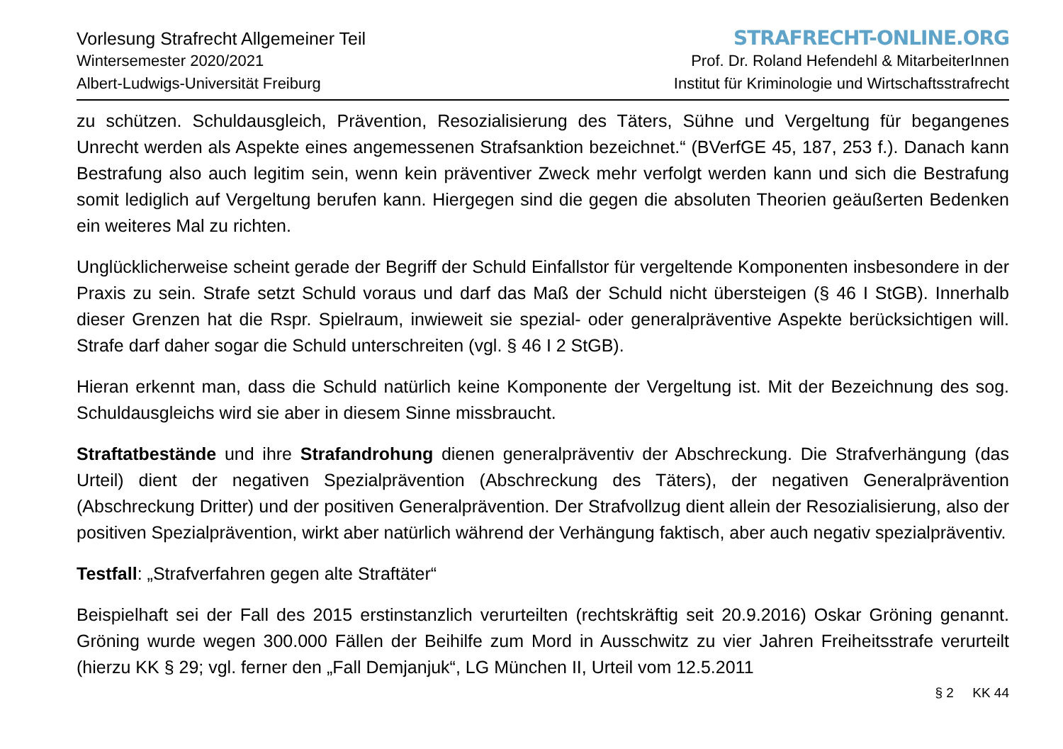Vorlesung Strafrecht Allgemeiner Teil
Wintersemester 2020/2021
Albert-Ludwigs-Universität Freiburg
STRAFRECHT-ONLINE.ORG
Prof. Dr. Roland Hefendehl & MitarbeiterInnen
Institut für Kriminologie und Wirtschaftsstrafrecht
zu schützen. Schuldausgleich, Prävention, Resozialisierung des Täters, Sühne und Vergeltung für begangenes Unrecht werden als Aspekte eines angemessenen Strafsanktion bezeichnet.“ (BVerfGE 45, 187, 253 f.). Danach kann Bestrafung also auch legitim sein, wenn kein präventiver Zweck mehr verfolgt werden kann und sich die Bestrafung somit lediglich auf Vergeltung berufen kann. Hiergegen sind die gegen die absoluten Theorien geäußerten Bedenken ein weiteres Mal zu richten.
Unglücklicherweise scheint gerade der Begriff der Schuld Einfallstor für vergeltende Komponenten insbesondere in der Praxis zu sein. Strafe setzt Schuld voraus und darf das Maß der Schuld nicht übersteigen (§ 46 I StGB). Innerhalb dieser Grenzen hat die Rspr. Spielraum, inwieweit sie spezial- oder generalpräventive Aspekte berücksichtigen will. Strafe darf daher sogar die Schuld unterschreiten (vgl. § 46 I 2 StGB).
Hieran erkennt man, dass die Schuld natürlich keine Komponente der Vergeltung ist. Mit der Bezeichnung des sog. Schuldausgleichs wird sie aber in diesem Sinne missbraucht.
Straftatbestände und ihre Strafandrohung dienen generalpräventiv der Abschreckung. Die Strafverhängung (das Urteil) dient der negativen Spezialprävention (Abschreckung des Täters), der negativen Generalprävention (Abschreckung Dritter) und der positiven Generalprävention. Der Strafvollzug dient allein der Resozialisierung, also der positiven Spezialprävention, wirkt aber natürlich während der Verhängung faktisch, aber auch negativ spezialpräventiv.
Testfall: „Strafverfahren gegen alte Straftäter“
Beispielhaft sei der Fall des 2015 erstinstanzlich verurteilten (rechtskräftig seit 20.9.2016) Oskar Gröning genannt. Gröning wurde wegen 300.000 Fällen der Beihilfe zum Mord in Ausschwitz zu vier Jahren Freiheitsstrafe verurteilt (hierzu KK § 29; vgl. ferner den „Fall Demjanjuk“, LG München II, Urteil vom 12.5.2011
§ 2 KK 44